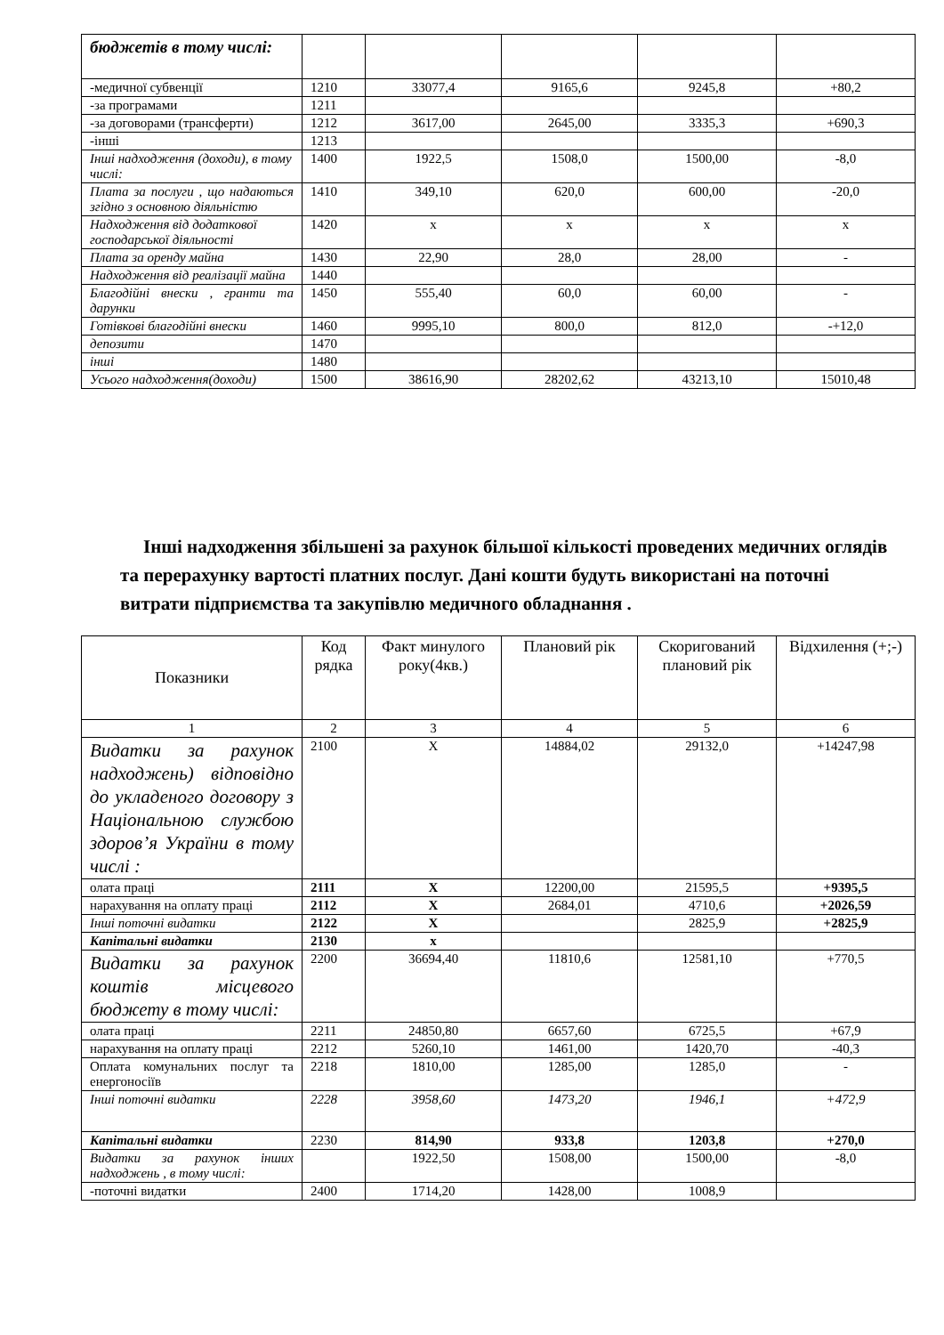| бюджетів в тому числі: | | | | | |
| -медичної субвенції | 1210 | 33077,4 | 9165,6 | 9245,8 | +80,2 |
| -за програмами | 1211 | | | | |
| -за договорами (трансферти) | 1212 | 3617,00 | 2645,00 | 3335,3 | +690,3 |
| -інші | 1213 | | | | |
| Інші надходження (доходи), в тому числі: | 1400 | 1922,5 | 1508,0 | 1500,00 | -8,0 |
| Плата за послуги , що надаються згідно з основною діяльністю | 1410 | 349,10 | 620,0 | 600,00 | -20,0 |
| Надходження від додаткової господарської діяльності | 1420 | х | х | х | х |
| Плата за оренду майна | 1430 | 22,90 | 28,0 | 28,00 | - |
| Надходження від реалізації майна | 1440 | | | | |
| Благодійні внески , гранти та дарунки | 1450 | 555,40 | 60,0 | 60,00 | - |
| Готівкові благодійні внески | 1460 | 9995,10 | 800,0 | 812,0 | -+12,0 |
| депозити | 1470 | | | | |
| інші | 1480 | | | | |
| Усього надходження(доходи) | 1500 | 38616,90 | 28202,62 | 43213,10 | 15010,48 |
Інші надходження збільшені за рахунок більшої кількості проведених медичних оглядів та перерахунку вартості платних послуг. Дані кошти будуть використані на поточні витрати підприємства та закупівлю медичного обладнання .
| Показники | Код рядка | Факт минулого року(4кв.) | Плановий рік | Скоригований плановий рік | Відхилення (+;-) |
| 1 | 2 | 3 | 4 | 5 | 6 |
| Видатки за рахунок надходжень) відповідно до укладеного договору з Національною службою здоров’я України в тому числі : | 2100 | Х | 14884,02 | 29132,0 | +14247,98 |
| олата праці | 2111 | Х | 12200,00 | 21595,5 | +9395,5 |
| нарахування на оплату праці | 2112 | Х | 2684,01 | 4710,6 | +2026,59 |
| Інші поточні видатки | 2122 | Х | | 2825,9 | +2825,9 |
| Капітальні видатки | 2130 | х | | | |
| Видатки за рахунок коштів місцевого бюджету в тому числі: | 2200 | 36694,40 | 11810,6 | 12581,10 | +770,5 |
| олата праці | 2211 | 24850,80 | 6657,60 | 6725,5 | +67,9 |
| нарахування на оплату праці | 2212 | 5260,10 | 1461,00 | 1420,70 | -40,3 |
| Оплата комунальних послуг та енергоносіїв | 2218 | 1810,00 | 1285,00 | 1285,0 | - |
| Інші поточні видатки | 2228 | 3958,60 | 1473,20 | 1946,1 | +472,9 |
| Капітальні видатки | 2230 | 814,90 | 933,8 | 1203,8 | +270,0 |
| Видатки за рахунок інших надходжень , в тому числі: | | 1922,50 | 1508,00 | 1500,00 | -8,0 |
| -поточні видатки | 2400 | 1714,20 | 1428,00 | 1008,9 | |